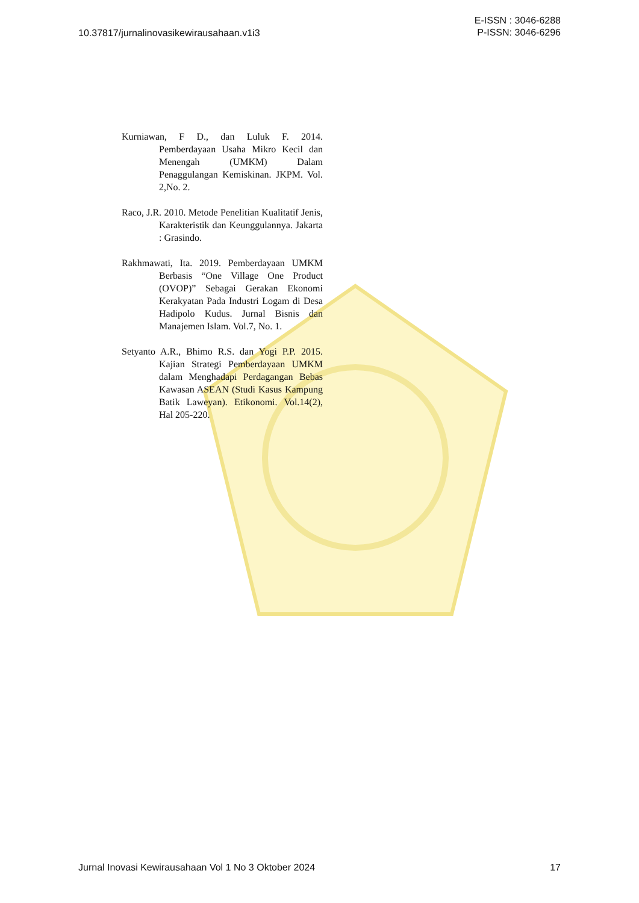10.37817/jurnalinovasikewirausahaan.v1i3
E-ISSN : 3046-6288
P-ISSN: 3046-6296
Kurniawan, F D., dan Luluk F. 2014. Pemberdayaan Usaha Mikro Kecil dan Menengah (UMKM) Dalam Penaggulangan Kemiskinan. JKPM. Vol. 2,No. 2.
Raco, J.R. 2010. Metode Penelitian Kualitatif Jenis, Karakteristik dan Keunggulannya. Jakarta : Grasindo.
Rakhmawati, Ita. 2019. Pemberdayaan UMKM Berbasis “One Village One Product (OVOP)” Sebagai Gerakan Ekonomi Kerakyatan Pada Industri Logam di Desa Hadipolo Kudus. Jurnal Bisnis dan Manajemen Islam. Vol.7, No. 1.
Setyanto A.R., Bhimo R.S. dan Yogi P.P. 2015. Kajian Strategi Pemberdayaan UMKM dalam Menghadapi Perdagangan Bebas Kawasan ASEAN (Studi Kasus Kampung Batik Laweyan). Etikonomi. Vol.14(2), Hal 205-220.
Jurnal Inovasi Kewirausahaan Vol 1 No 3 Oktober 2024
17